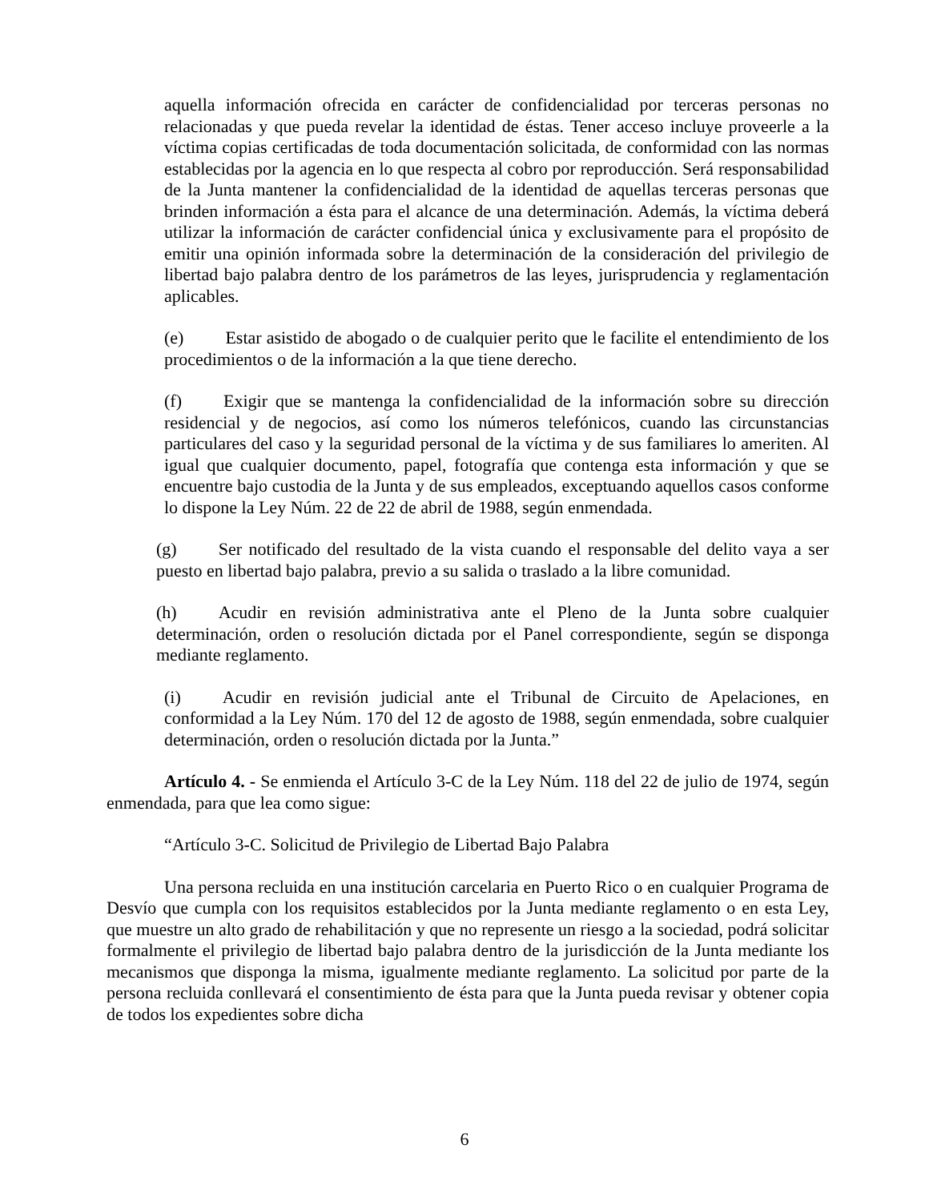aquella información ofrecida en carácter de confidencialidad por terceras personas no relacionadas y que pueda revelar la identidad de éstas. Tener acceso incluye proveerle a la víctima copias certificadas de toda documentación solicitada, de conformidad con las normas establecidas por la agencia en lo que respecta al cobro por reproducción. Será responsabilidad de la Junta mantener la confidencialidad de la identidad de aquellas terceras personas que brinden información a ésta para el alcance de una determinación. Además, la víctima deberá utilizar la información de carácter confidencial única y exclusivamente para el propósito de emitir una opinión informada sobre la determinación de la consideración del privilegio de libertad bajo palabra dentro de los parámetros de las leyes, jurisprudencia y reglamentación aplicables.
(e) Estar asistido de abogado o de cualquier perito que le facilite el entendimiento de los procedimientos o de la información a la que tiene derecho.
(f) Exigir que se mantenga la confidencialidad de la información sobre su dirección residencial y de negocios, así como los números telefónicos, cuando las circunstancias particulares del caso y la seguridad personal de la víctima y de sus familiares lo ameriten. Al igual que cualquier documento, papel, fotografía que contenga esta información y que se encuentre bajo custodia de la Junta y de sus empleados, exceptuando aquellos casos conforme lo dispone la Ley Núm. 22 de 22 de abril de 1988, según enmendada.
(g) Ser notificado del resultado de la vista cuando el responsable del delito vaya a ser puesto en libertad bajo palabra, previo a su salida o traslado a la libre comunidad.
(h) Acudir en revisión administrativa ante el Pleno de la Junta sobre cualquier determinación, orden o resolución dictada por el Panel correspondiente, según se disponga mediante reglamento.
(i) Acudir en revisión judicial ante el Tribunal de Circuito de Apelaciones, en conformidad a la Ley Núm. 170 del 12 de agosto de 1988, según enmendada, sobre cualquier determinación, orden o resolución dictada por la Junta.”
Artículo 4. - Se enmienda el Artículo 3-C de la Ley Núm. 118 del 22 de julio de 1974, según enmendada, para que lea como sigue:
“Artículo 3-C. Solicitud de Privilegio de Libertad Bajo Palabra
Una persona recluida en una institución carcelaria en Puerto Rico o en cualquier Programa de Desvío que cumpla con los requisitos establecidos por la Junta mediante reglamento o en esta Ley, que muestre un alto grado de rehabilitación y que no represente un riesgo a la sociedad, podrá solicitar formalmente el privilegio de libertad bajo palabra dentro de la jurisdicción de la Junta mediante los mecanismos que disponga la misma, igualmente mediante reglamento. La solicitud por parte de la persona recluida conllevará el consentimiento de ésta para que la Junta pueda revisar y obtener copia de todos los expedientes sobre dicha
6